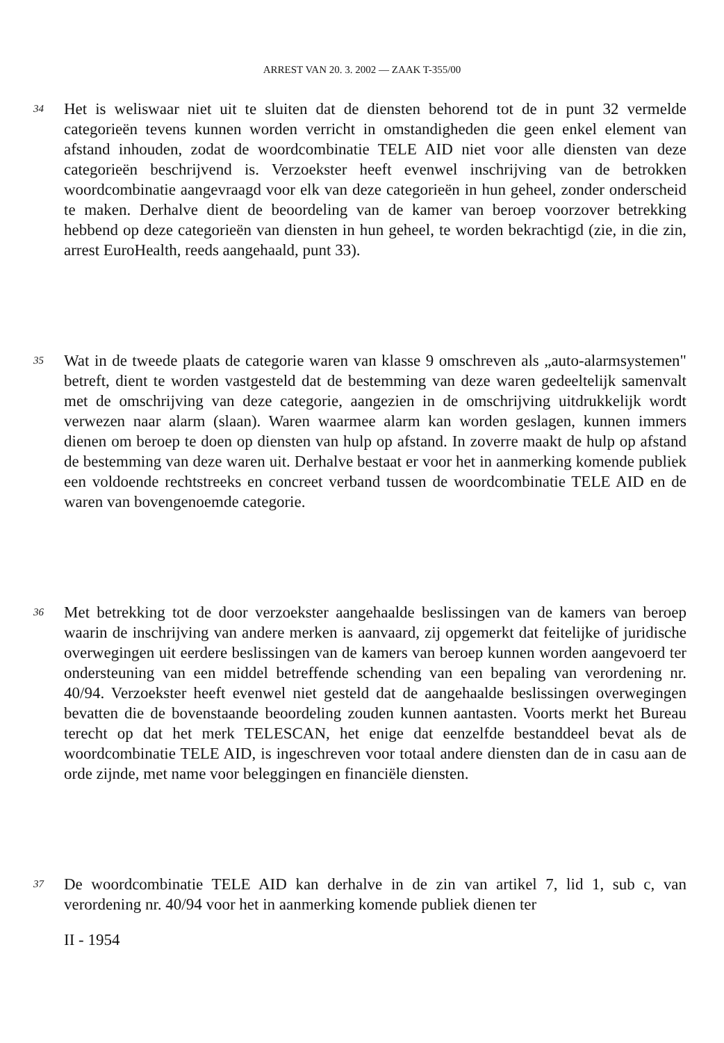ARREST VAN 20. 3. 2002 — ZAAK T-355/00
34
Het is weliswaar niet uit te sluiten dat de diensten behorend tot de in punt 32 vermelde categorieën tevens kunnen worden verricht in omstandigheden die geen enkel element van afstand inhouden, zodat de woordcombinatie TELE AID niet voor alle diensten van deze categorieën beschrijvend is. Verzoekster heeft evenwel inschrijving van de betrokken woordcombinatie aangevraagd voor elk van deze categorieën in hun geheel, zonder onderscheid te maken. Derhalve dient de beoordeling van de kamer van beroep voorzover betrekking hebbend op deze categorieën van diensten in hun geheel, te worden bekrachtigd (zie, in die zin, arrest EuroHealth, reeds aangehaald, punt 33).
35
Wat in de tweede plaats de categorie waren van klasse 9 omschreven als „auto-alarmsystemen" betreft, dient te worden vastgesteld dat de bestemming van deze waren gedeeltelijk samenvalt met de omschrijving van deze categorie, aangezien in de omschrijving uitdrukkelijk wordt verwezen naar alarm (slaan). Waren waarmee alarm kan worden geslagen, kunnen immers dienen om beroep te doen op diensten van hulp op afstand. In zoverre maakt de hulp op afstand de bestemming van deze waren uit. Derhalve bestaat er voor het in aanmerking komende publiek een voldoende rechtstreeks en concreet verband tussen de woordcombinatie TELE AID en de waren van bovengenoemde categorie.
36
Met betrekking tot de door verzoekster aangehaalde beslissingen van de kamers van beroep waarin de inschrijving van andere merken is aanvaard, zij opgemerkt dat feitelijke of juridische overwegingen uit eerdere beslissingen van de kamers van beroep kunnen worden aangevoerd ter ondersteuning van een middel betreffende schending van een bepaling van verordening nr. 40/94. Verzoekster heeft evenwel niet gesteld dat de aangehaalde beslissingen overwegingen bevatten die de bovenstaande beoordeling zouden kunnen aantasten. Voorts merkt het Bureau terecht op dat het merk TELESCAN, het enige dat eenzelfde bestanddeel bevat als de woordcombinatie TELE AID, is ingeschreven voor totaal andere diensten dan de in casu aan de orde zijnde, met name voor beleggingen en financiële diensten.
37
De woordcombinatie TELE AID kan derhalve in de zin van artikel 7, lid 1, sub c, van verordening nr. 40/94 voor het in aanmerking komende publiek dienen ter
II - 1954